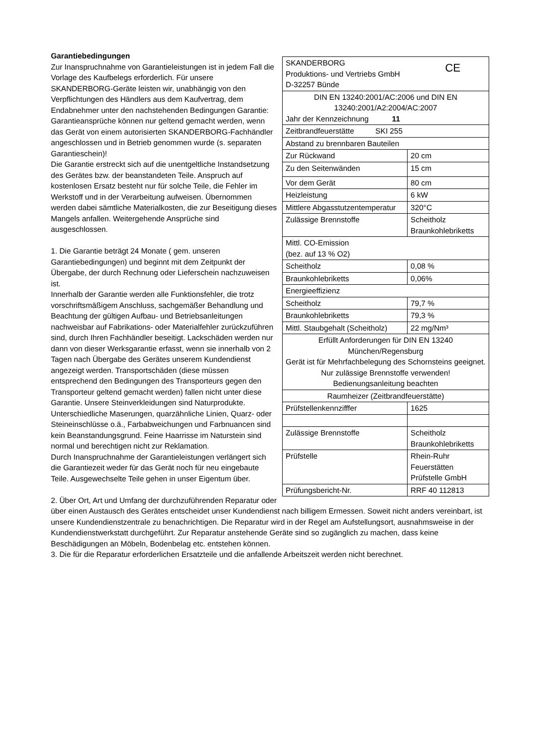| CE SKANDERBORG Produktions- und Vertriebs GmbH D-32257 Bünde | |
| DIN EN 13240:2001/AC:2006 und DIN EN 13240:2001/A2:2004/AC:2007 Jahr der Kennzeichnung 11 | |
| Zeitbrandfeuerstätte SKI 255 | |
| Abstand zu brennbaren Bauteilen | |
| Zur Rückwand | 20 cm |
| Zu den Seitenwänden | 15 cm |
| Vor dem Gerät | 80 cm |
| Heizleistung | 6 kW |
| Mittlere Abgasstutzentemperatur | 320°C |
| Zulässige Brennstoffe | Scheitholz Braunkohlebriketts |
| Mittl. CO-Emission (bez. auf 13 % O2) | |
| Scheitholz | 0,08 % |
| Braunkohlebriketts | 0,06% |
| Energieeffizienz | |
| Scheitholz | 79,7 % |
| Braunkohlebriketts | 79,3 % |
| Mittl. Staubgehalt (Scheitholz) | 22 mg/Nm³ |
| Erfüllt Anforderungen für DIN EN 13240 München/Regensburg Gerät ist für Mehrfachbelegung des Schornsteins geeignet. Nur zulässige Brennstoffe verwenden! Bedienungsanleitung beachten | |
| Raumheizer (Zeitbrandfeuerstätte) | |
| Prüfstellenkennzifffer | 1625 |
| Zulässige Brennstoffe | Scheitholz Braunkohlebriketts |
| Prüfstelle | Rhein-Ruhr Feuerstätten Prüfstelle GmbH |
| Prüfungsbericht-Nr. | RRF 40 112813 |
Garantiebedingungen
Zur Inanspruchnahme von Garantieleistungen ist in jedem Fall die Vorlage des Kaufbelegs erforderlich. Für unsere SKANDERBORG-Geräte leisten wir, unabhängig von den Verpflichtungen des Händlers aus dem Kaufvertrag, dem Endabnehmer unter den nachstehenden Bedingungen Garantie:
Garantieansprüche können nur geltend gemacht werden, wenn das Gerät von einem autorisierten SKANDERBORG-Fachhändler angeschlossen und in Betrieb genommen wurde (s. separaten Garantieschein)!
Die Garantie erstreckt sich auf die unentgeltliche Instandsetzung des Gerätes bzw. der beanstandeten Teile. Anspruch auf kostenlosen Ersatz besteht nur für solche Teile, die Fehler im Werkstoff und in der Verarbeitung aufweisen. Übernommen werden dabei sämtliche Materialkosten, die zur Beseitigung dieses Mangels anfallen. Weitergehende Ansprüche sind ausgeschlossen.
1. Die Garantie beträgt 24 Monate ( gem. unseren Garantiebedingungen) und beginnt mit dem Zeitpunkt der Übergabe, der durch Rechnung oder Lieferschein nachzuweisen ist.
Innerhalb der Garantie werden alle Funktionsfehler, die trotz vorschriftsmäßigem Anschluss, sachgemäßer Behandlung und Beachtung der gültigen Aufbau- und Betriebsanleitungen nachweisbar auf Fabrikations- oder Materialfehler zurückzuführen sind, durch Ihren Fachhändler beseitigt. Lackschäden werden nur dann von dieser Werksgarantie erfasst, wenn sie innerhalb von 2 Tagen nach Übergabe des Gerätes unserem Kundendienst angezeigt werden. Transportschäden (diese müssen entsprechend den Bedingungen des Transporteurs gegen den Transporteur geltend gemacht werden) fallen nicht unter diese Garantie. Unsere Steinverkleidungen sind Naturprodukte. Unterschiedliche Maserungen, quarzähnliche Linien, Quarz- oder Steineinschlüsse o.ä., Farbabweichungen und Farbnuancen sind kein Beanstandungsgrund. Feine Haarrisse im Naturstein sind normal und berechtigen nicht zur Reklamation.
Durch Inanspruchnahme der Garantieleistungen verlängert sich die Garantiezeit weder für das Gerät noch für neu eingebaute Teile. Ausgewechselte Teile gehen in unser Eigentum über.
2. Über Ort, Art und Umfang der durchzuführenden Reparatur oder über einen Austausch des Gerätes entscheidet unser Kundendienst nach billigem Ermessen. Soweit nicht anders vereinbart, ist unsere Kundendienstzentrale zu benachrichtigen. Die Reparatur wird in der Regel am Aufstellungsort, ausnahmsweise in der Kundendienstwerkstatt durchgeführt. Zur Reparatur anstehende Geräte sind so zugänglich zu machen, dass keine Beschädigungen an Möbeln, Bodenbelag etc. entstehen können.
3. Die für die Reparatur erforderlichen Ersatzteile und die anfallende Arbeitszeit werden nicht berechnet.